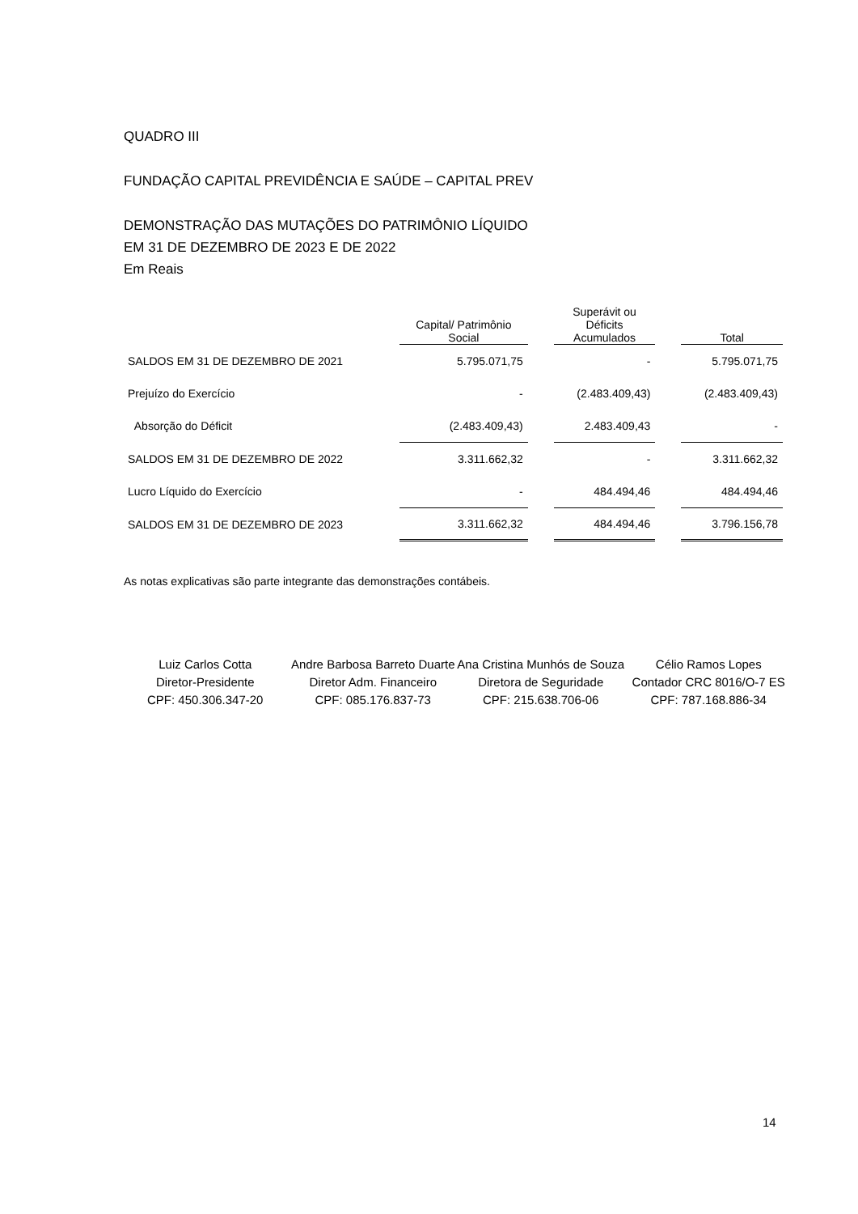QUADRO III
FUNDAÇÃO CAPITAL PREVIDÊNCIA E SAÚDE – CAPITAL PREV
DEMONSTRAÇÃO DAS MUTAÇÕES DO PATRIMÔNIO LÍQUIDO
EM 31 DE DEZEMBRO DE 2023 E DE 2022
Em Reais
| | Capital/ Patrimônio Social | | Superávit ou Déficits Acumulados | | Total |
| --- | --- | --- | --- | --- | --- |
| SALDOS EM 31 DE DEZEMBRO DE 2021 | 5.795.071,75 | | - | | 5.795.071,75 |
| Prejuízo do Exercício | - | | (2.483.409,43) | | (2.483.409,43) |
| Absorção do Déficit | (2.483.409,43) | | 2.483.409,43 | | - |
| SALDOS EM 31 DE DEZEMBRO DE 2022 | 3.311.662,32 | | - | | 3.311.662,32 |
| Lucro Líquido do Exercício | - | | 484.494,46 | | 484.494,46 |
| SALDOS EM 31 DE DEZEMBRO DE 2023 | 3.311.662,32 | | 484.494,46 | | 3.796.156,78 |
As notas explicativas são parte integrante das demonstrações contábeis.
Luiz Carlos Cotta
Diretor-Presidente
CPF: 450.306.347-20
Andre Barbosa Barreto Duarte
Diretor Adm. Financeiro
CPF: 085.176.837-73
Ana Cristina Munhós de Souza
Diretora de Seguridade
CPF: 215.638.706-06
Célio Ramos Lopes
Contador CRC 8016/O-7 ES
CPF: 787.168.886-34
14